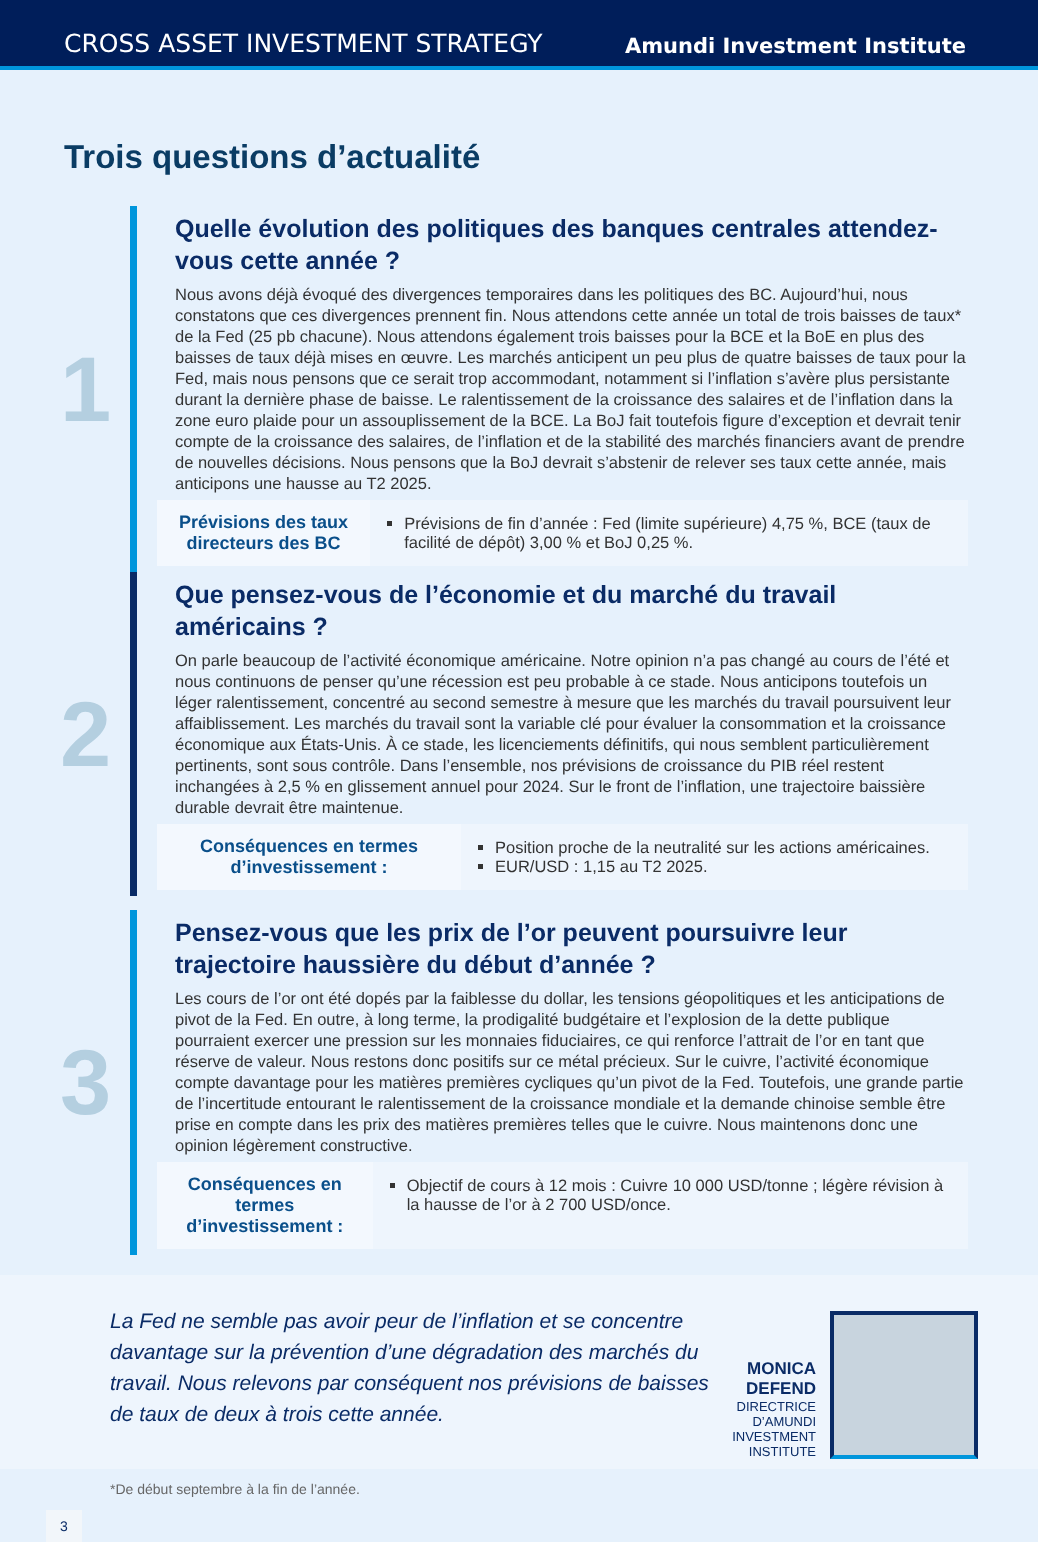CROSS ASSET INVESTMENT STRATEGY Amundi Investment Institute
Trois questions d’actualité
1
Quelle évolution des politiques des banques centrales attendez-vous cette année ?
Nous avons déjà évoqué des divergences temporaires dans les politiques des BC. Aujourd’hui, nous constatons que ces divergences prennent fin. Nous attendons cette année un total de trois baisses de taux* de la Fed (25 pb chacune). Nous attendons également trois baisses pour la BCE et la BoE en plus des baisses de taux déjà mises en œuvre. Les marchés anticipent un peu plus de quatre baisses de taux pour la Fed, mais nous pensons que ce serait trop accommodant, notamment si l’inflation s’avère plus persistante durant la dernière phase de baisse. Le ralentissement de la croissance des salaires et de l’inflation dans la zone euro plaide pour un assouplissement de la BCE. La BoJ fait toutefois figure d’exception et devrait tenir compte de la croissance des salaires, de l’inflation et de la stabilité des marchés financiers avant de prendre de nouvelles décisions. Nous pensons que la BoJ devrait s’abstenir de relever ses taux cette année, mais anticipons une hausse au T2 2025.
Prévisions des taux directeurs des BC
Prévisions de fin d’année : Fed (limite supérieure) 4,75 %, BCE (taux de facilité de dépôt) 3,00 % et BoJ 0,25 %.
2
Que pensez-vous de l’économie et du marché du travail américains ?
On parle beaucoup de l’activité économique américaine. Notre opinion n’a pas changé au cours de l’été et nous continuons de penser qu’une récession est peu probable à ce stade. Nous anticipons toutefois un léger ralentissement, concentré au second semestre à mesure que les marchés du travail poursuivent leur affaiblissement. Les marchés du travail sont la variable clé pour évaluer la consommation et la croissance économique aux États-Unis. À ce stade, les licenciements définitifs, qui nous semblent particulièrement pertinents, sont sous contrôle. Dans l’ensemble, nos prévisions de croissance du PIB réel restent inchangées à 2,5 % en glissement annuel pour 2024. Sur le front de l’inflation, une trajectoire baissière durable devrait être maintenue.
Conséquences en termes d’investissement :
Position proche de la neutralité sur les actions américaines.
EUR/USD : 1,15 au T2 2025.
3
Pensez-vous que les prix de l’or peuvent poursuivre leur trajectoire haussière du début d’année ?
Les cours de l’or ont été dopés par la faiblesse du dollar, les tensions géopolitiques et les anticipations de pivot de la Fed. En outre, à long terme, la prodigalité budgétaire et l’explosion de la dette publique pourraient exercer une pression sur les monnaies fiduciaires, ce qui renforce l’attrait de l’or en tant que réserve de valeur. Nous restons donc positifs sur ce métal précieux. Sur le cuivre, l’activité économique compte davantage pour les matières premières cycliques qu’un pivot de la Fed. Toutefois, une grande partie de l’incertitude entourant le ralentissement de la croissance mondiale et la demande chinoise semble être prise en compte dans les prix des matières premières telles que le cuivre. Nous maintenons donc une opinion légèrement constructive.
Conséquences en termes d’investissement :
Objectif de cours à 12 mois : Cuivre 10 000 USD/tonne ; légère révision à la hausse de l’or à 2 700 USD/once.
La Fed ne semble pas avoir peur de l’inflation et se concentre davantage sur la prévention d’une dégradation des marchés du travail. Nous relevons par conséquent nos prévisions de baisses de taux de deux à trois cette année.
MONICA
DEFEND
DIRECTRICE
D’AMUNDI
INVESTMENT
INSTITUTE
*De début septembre à la fin de l’année.
3